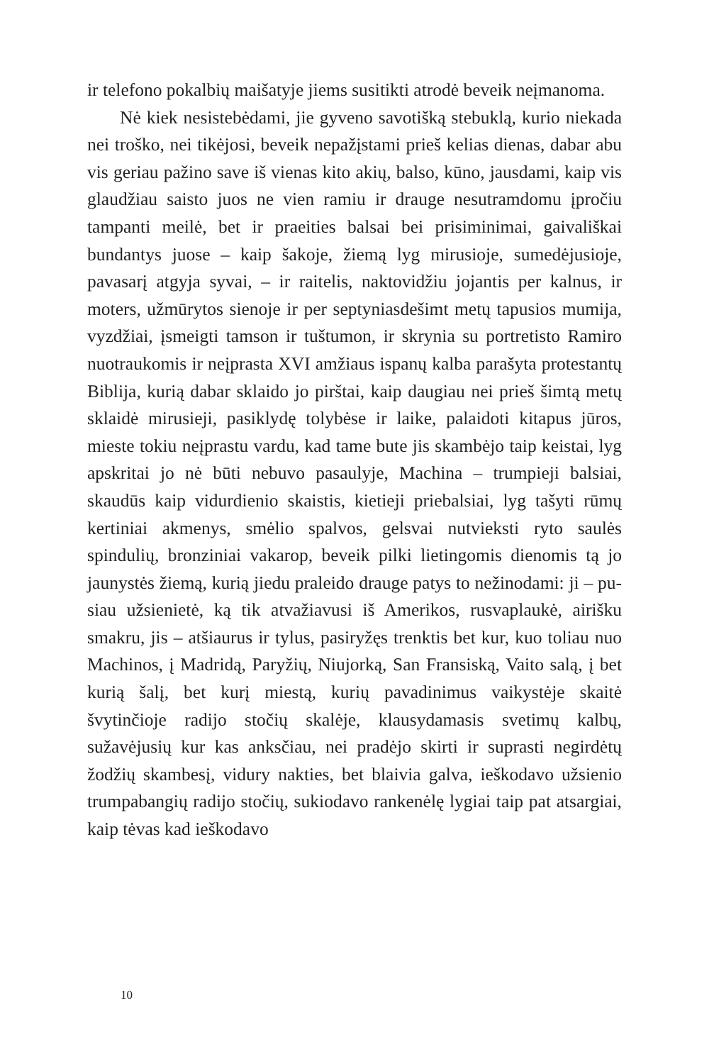ir telefono pokalbių maišatyje jiems susitikti atrodė beveik ne­įmanoma.
Nė kiek nesistebėdami, jie gyveno savotišką stebuklą, kurio niekada nei troško, nei tikėjosi, beveik nepažįstami prieš kelias dienas, dabar abu vis geriau pažino save iš vienas kito akių, balso, kūno, jausdami, kaip vis glaudžiau saisto juos ne vien ramiu ir drauge nesutramdomu įpročiu tampanti meilė, bet ir praeities balsai bei prisiminimai, gaivališkai bundantys juose – kaip šako­je, žiemą lyg mirusioje, sumedėjusioje, pavasarį atgyja syvai, – ir raitelis, naktovidžiu jojantis per kalnus, ir moters, užmūrytos sienoje ir per septyniasdešimt metų tapusios mumija, vyzdžiai, įsmeigti tamson ir tuštumon, ir skrynia su portretisto Ramiro nuotraukomis ir neįprasta XVI amžiaus ispanų kalba parašyta protestantų Biblija, kurią dabar sklaido jo pirštai, kaip daugiau nei prieš šimtą metų sklaidė mirusieji, pasiklydę tolybėse ir laike, palaidoti kitapus jūros, mieste tokiu neįprastu vardu, kad tame bute jis skambėjo taip keistai, lyg apskritai jo nė būti nebuvo pa­saulyje, Machina – trumpieji balsiai, skaudūs kaip vidurdienio skaistis, kietieji priebalsiai, lyg tašyti rūmų kertiniai akmenys, smėlio spalvos, gelsvai nutvieksti ryto saulės spindulių, bronzi­niai vakarop, beveik pilki lietingomis dienomis tą jo jaunystės žiemą, kurią jiedu praleido drauge patys to nežinodami: ji – pu­siau užsienietė, ką tik atvažiavusi iš Amerikos, rusvaplaukė, airiš­ku smakru, jis – atšiaurus ir tylus, pasiryžęs trenktis bet kur, kuo toliau nuo Machinos, į Madridą, Paryžių, Niujorką, San Fransis­ką, Vaito salą, į bet kurią šalį, bet kurį miestą, kurių pavadinimus vaikystėje skaitė švytinčioje radijo stočių skalėje, klausydamasis svetimų kalbų, sužavėjusių kur kas anksčiau, nei pradėjo skirti ir suprasti negirdėtų žodžių skambesį, vidury nakties, bet blaivia galva, ieškodavo užsienio trumpabangių radijo stočių, sukioda­vo rankenėlę lygiai taip pat atsargiai, kaip tėvas kad ieškodavo
10